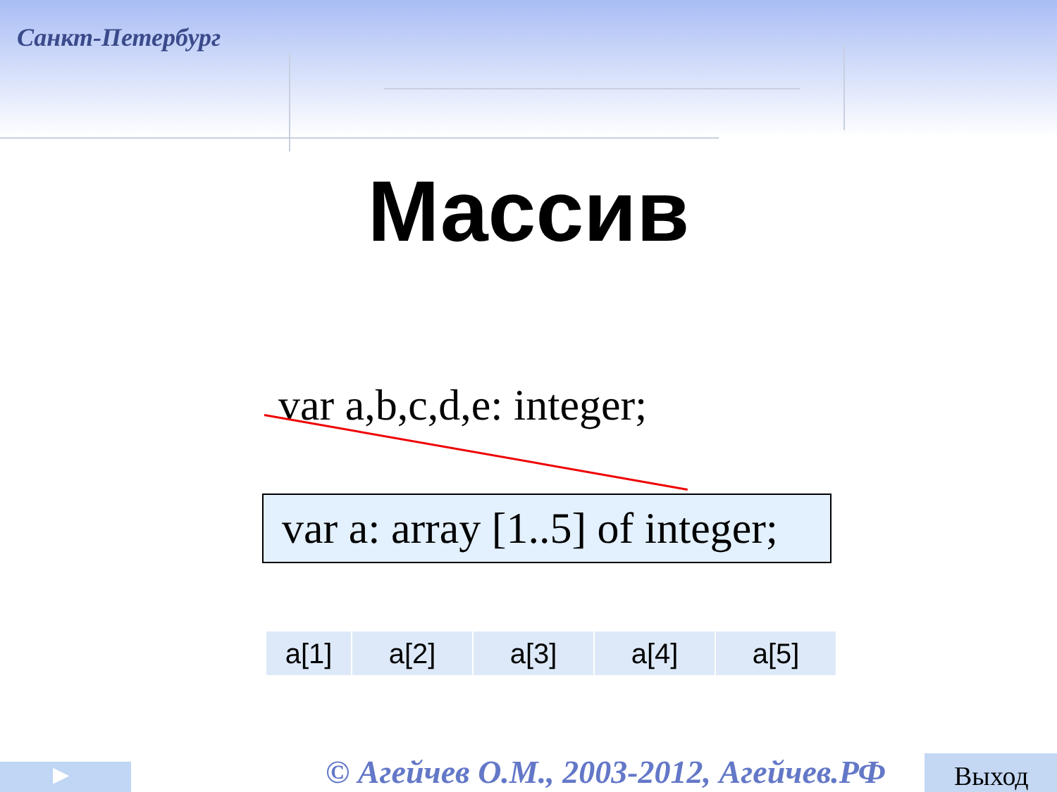Санкт-Петербург
Массив
var a,b,c,d,e: integer;
var a: array [1..5] of integer;
| a[1] | a[2] | a[3] | a[4] | a[5] |
▶
© Агейчев О.М., 2003-2012, Агейчев.РФ
Выход